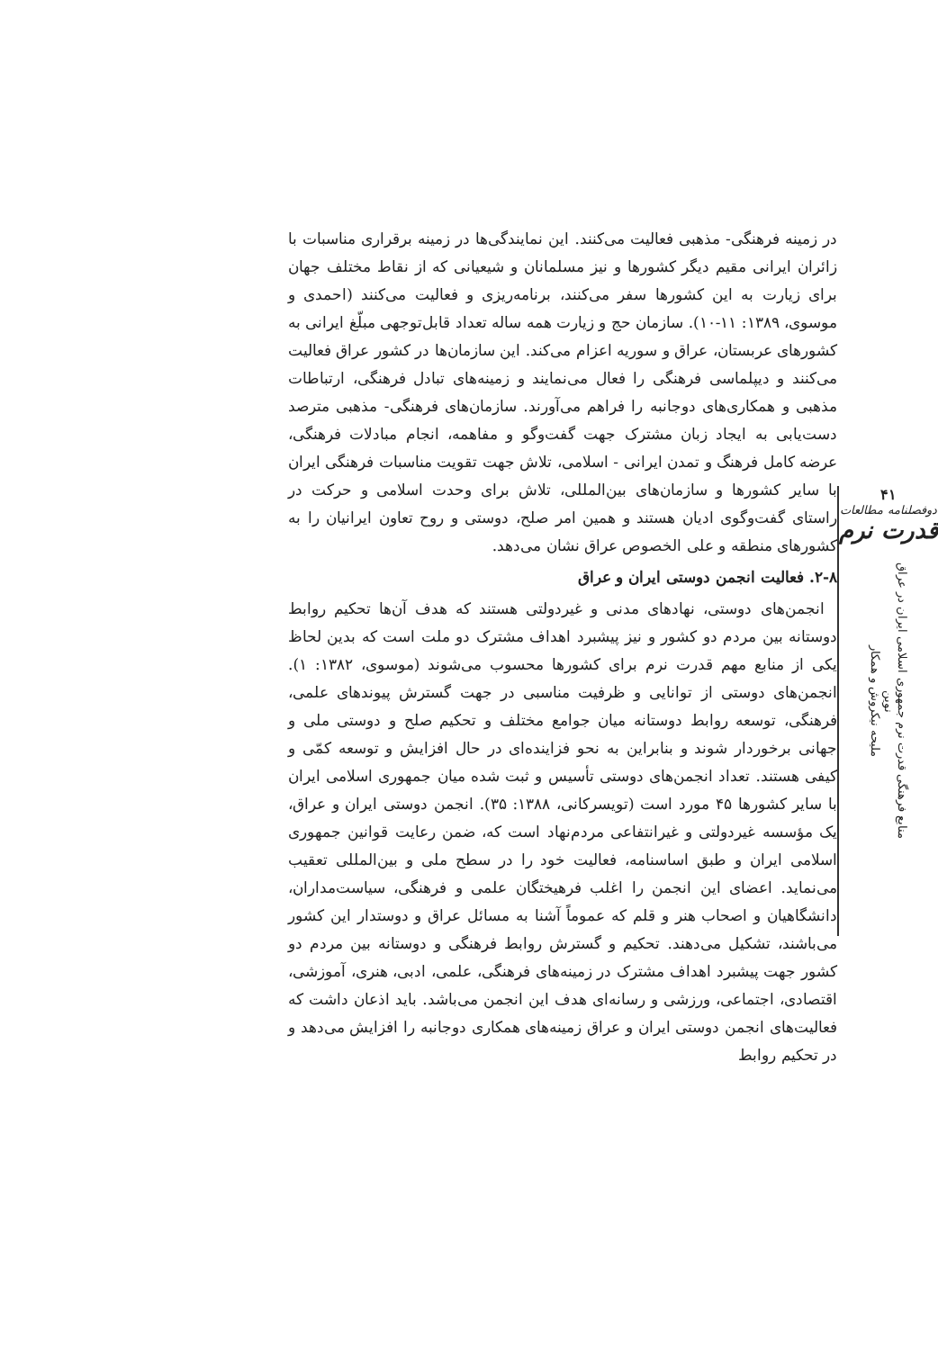۴۱
دوفصلنامه مطالعات
قدرت نرم
منابع فرهنگی قدرت نرم جمهوری اسلامی ایران در عراق نوین
ملیحه نیکروش و همکار
در زمینه فرهنگی- مذهبی فعالیت می‌کنند. این نمایندگی‌ها در زمینه برقراری مناسبات با زائران ایرانی مقیم دیگر کشورها و نیز مسلمانان و شیعیانی که از نقاط مختلف جهان برای زیارت به این کشورها سفر می‌کنند، برنامه‌ریزی و فعالیت می‌کنند (احمدی و موسوی، ۱۳۸۹: ۱۱-۱۰). سازمان حج و زیارت همه ساله تعداد قابل‌توجهی مبلّغ ایرانی به کشورهای عربستان، عراق و سوریه اعزام می‌کند. این سازمان‌ها در کشور عراق فعالیت می‌کنند و دیپلماسی فرهنگی را فعال می‌نمایند و زمینه‌های تبادل فرهنگی، ارتباطات مذهبی و همکاری‌های دوجانبه را فراهم می‌آورند. سازمان‌های فرهنگی- مذهبی مترصد دست‌یابی به ایجاد زبان مشترک جهت گفت‌وگو و مفاهمه، انجام مبادلات فرهنگی، عرضه کامل فرهنگ و تمدن ایرانی - اسلامی، تلاش جهت تقویت مناسبات فرهنگی ایران با سایر کشورها و سازمان‌های بین‌المللی، تلاش برای وحدت اسلامی و حرکت در راستای گفت‌وگوی ادیان هستند و همین امر صلح، دوستی و روح تعاون ایرانیان را به کشورهای منطقه و علی الخصوص عراق نشان می‌دهد.
۲-۸. فعالیت انجمن دوستی ایران و عراق
انجمن‌های دوستی، نهادهای مدنی و غیردولتی هستند که هدف آن‌ها تحکیم روابط دوستانه بین مردم دو کشور و نیز پیشبرد اهداف مشترک دو ملت است که بدین لحاظ یکی از منابع مهم قدرت نرم برای کشورها محسوب می‌شوند (موسوی، ۱۳۸۲: ۱). انجمن‌های دوستی از توانایی و ظرفیت مناسبی در جهت گسترش پیوندهای علمی، فرهنگی، توسعه روابط دوستانه میان جوامع مختلف و تحکیم صلح و دوستی ملی و جهانی برخوردار شوند و بنابراین به نحو فزاینده‌ای در حال افزایش و توسعه کمّی و کیفی هستند. تعداد انجمن‌های دوستی تأسیس و ثبت شده میان جمهوری اسلامی ایران با سایر کشورها ۴۵ مورد است (تویسرکانی، ۱۳۸۸: ۳۵). انجمن دوستی ایران و عراق، یک مؤسسه غیردولتی و غیرانتفاعی مردم‌نهاد است که، ضمن رعایت قوانین جمهوری اسلامی ایران و طبق اساسنامه، فعالیت خود را در سطح ملی و بین‌المللی تعقیب می‌نماید. اعضای این انجمن را اغلب فرهیختگان علمی و فرهنگی، سیاست‌مداران، دانشگاهیان و اصحاب هنر و قلم که عموماً آشنا به مسائل عراق و دوستدار این کشور می‌باشند، تشکیل می‌دهند. تحکیم و گسترش روابط فرهنگی و دوستانه بین مردم دو کشور جهت پیشبرد اهداف مشترک در زمینه‌های فرهنگی، علمی، ادبی، هنری، آموزشی، اقتصادی، اجتماعی، ورزشی و رسانه‌ای هدف این انجمن می‌باشد. باید اذعان داشت که فعالیت‌های انجمن دوستی ایران و عراق زمینه‌های همکاری دوجانبه را افزایش می‌دهد و در تحکیم روابط